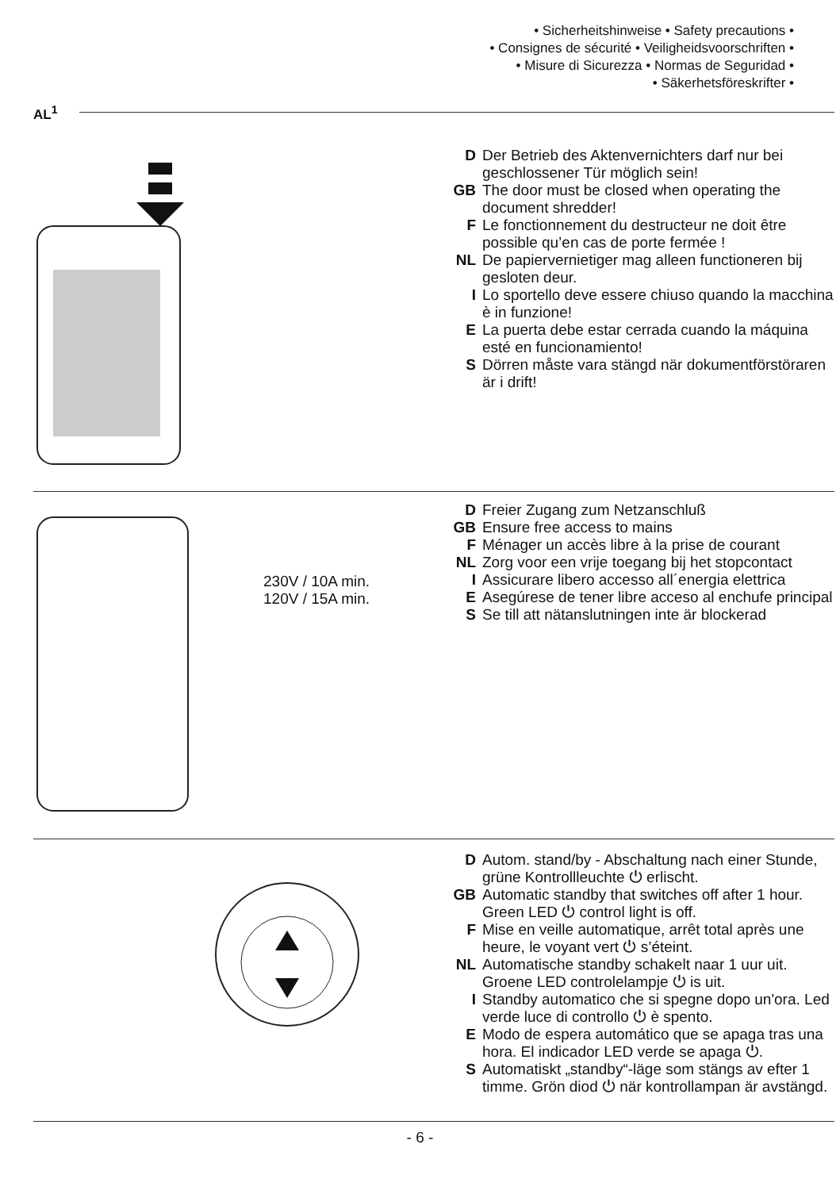• Sicherheitshinweise • Safety precautions •
• Consignes de sécurité • Veiligheidsvoorschriften •
• Misure di Sicurezza • Normas de Seguridad •
• Säkerhetsföreskrifter •
AL<sup>1</sup>
D Der Betrieb des Aktenvernichters darf nur bei geschlossener Tür möglich sein!
GB The door must be closed when operating the document shredder!
F Le fonctionnement du destructeur ne doit être possible qu’en cas de porte fermée !
NL De papiervernietiger mag alleen functioneren bij gesloten deur.
I Lo sportello deve essere chiuso quando la macchina è in funzione!
E La puerta debe estar cerrada cuando la máquina esté en funcionamiento!
S Dörren måste vara stängd när dokumentförstöraren är i drift!
230V / 10A min.
120V / 15A min.
D Freier Zugang zum Netzanschluß
GB Ensure free access to mains
F Ménager un accès libre à la prise de courant
NL Zorg voor een vrije toegang bij het stopcontact
I Assicurare libero accesso all´energia elettrica
E Asegúrese de tener libre acceso al enchufe principal
S Se till att nätanslutningen inte är blockerad
D Autom. stand/by - Abschaltung nach einer Stunde, grüne Kontrollleuchte ⏻ erlischt.
GB Automatic standby that switches off after 1 hour. Green LED ⏻ control light is off.
F Mise en veille automatique, arrêt total après une heure, le voyant vert ⏻ s’éteint.
NL Automatische standby schakelt naar 1 uur uit. Groene LED controlelampje ⏻ is uit.
I Standby automatico che si spegne dopo un'ora. Led verde luce di controllo ⏻ è spento.
E Modo de espera automático que se apaga tras una hora. El indicador LED verde se apaga ⏻.
S Automatiskt „standby“-läge som stängs av efter 1 timme. Grön diod ⏻ när kontrollampan är avstängd.
- 6 -